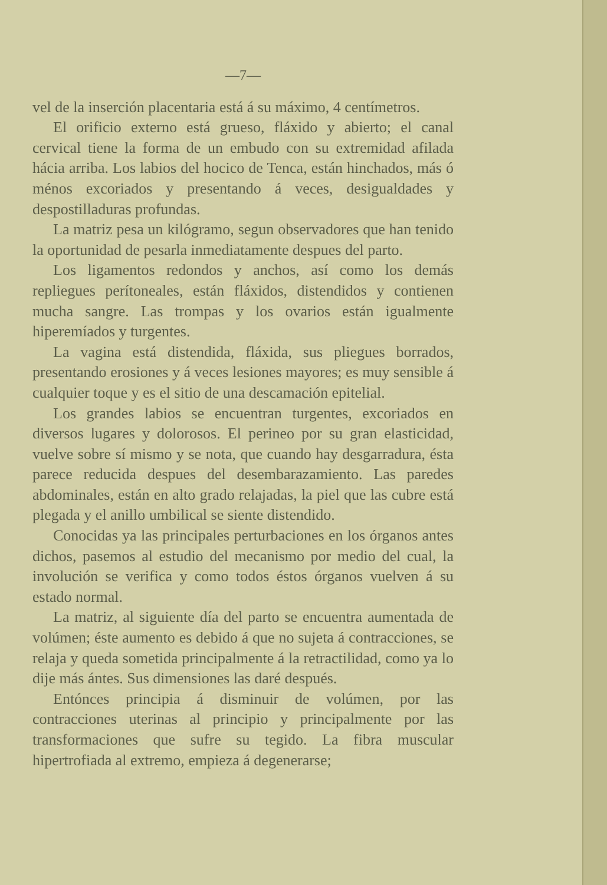—7—
vel de la inserción placentaria está á su máximo, 4 centímetros.
El orificio externo está grueso, fláxido y abierto; el canal cervical tiene la forma de un embudo con su extremidad afilada hácia arriba. Los labios del hocico de Tenca, están hinchados, más ó ménos excoriados y presentando á veces, desigualdades y despostilladuras profundas.
La matriz pesa un kilógramo, segun observadores que han tenido la oportunidad de pesarla inmediatamente despues del parto.
Los ligamentos redondos y anchos, así como los demás repliegues perítoneales, están fláxidos, distendidos y contienen mucha sangre. Las trompas y los ovarios están igualmente hiperemíados y turgentes.
La vagina está distendida, fláxida, sus pliegues borrados, presentando erosiones y á veces lesiones mayores; es muy sensible á cualquier toque y es el sitio de una descamación epitelial.
Los grandes labios se encuentran turgentes, excoriados en diversos lugares y dolorosos. El perineo por su gran elasticidad, vuelve sobre sí mismo y se nota, que cuando hay desgarradura, ésta parece reducida despues del desembarazamiento. Las paredes abdominales, están en alto grado relajadas, la piel que las cubre está plegada y el anillo umbilical se siente distendido.
Conocidas ya las principales perturbaciones en los órganos antes dichos, pasemos al estudio del mecanismo por medio del cual, la involución se verifica y como todos éstos órganos vuelven á su estado normal.
La matriz, al siguiente día del parto se encuentra aumentada de volúmen; éste aumento es debido á que no sujeta á contracciones, se relaja y queda sometida principalmente á la retractilidad, como ya lo dije más ántes. Sus dimensiones las daré después.
Entónces principia á disminuir de volúmen, por las contracciones uterinas al principio y principalmente por las transformaciones que sufre su tegido. La fibra muscular hipertrofiada al extremo, empieza á degenerarse;